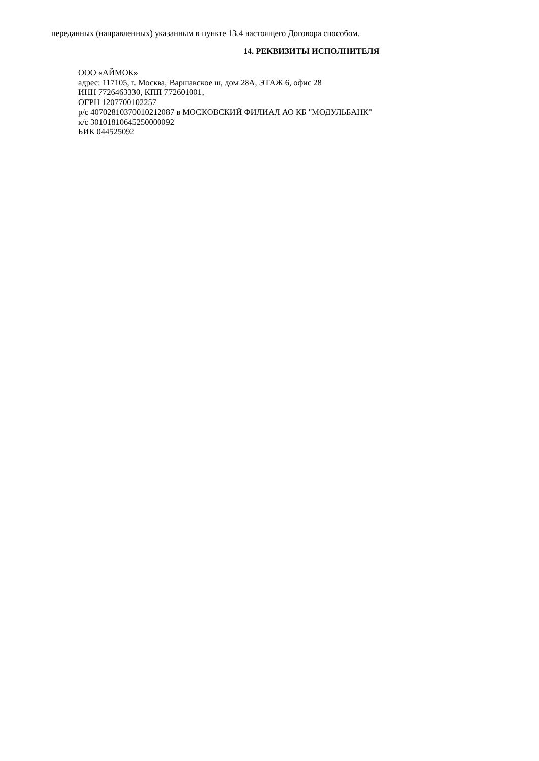переданных (направленных) указанным в пункте 13.4 настоящего Договора способом.
14. РЕКВИЗИТЫ ИСПОЛНИТЕЛЯ
ООО «АЙМОК»
адрес: 117105, г. Москва, Варшавское ш, дом 28А, ЭТАЖ 6, офис 28
ИНН 7726463330, КПП 772601001,
ОГРН 1207700102257
р/с 40702810370010212087 в МОСКОВСКИЙ ФИЛИАЛ АО КБ "МОДУЛЬБАНК"
к/с 30101810645250000092
БИК 044525092